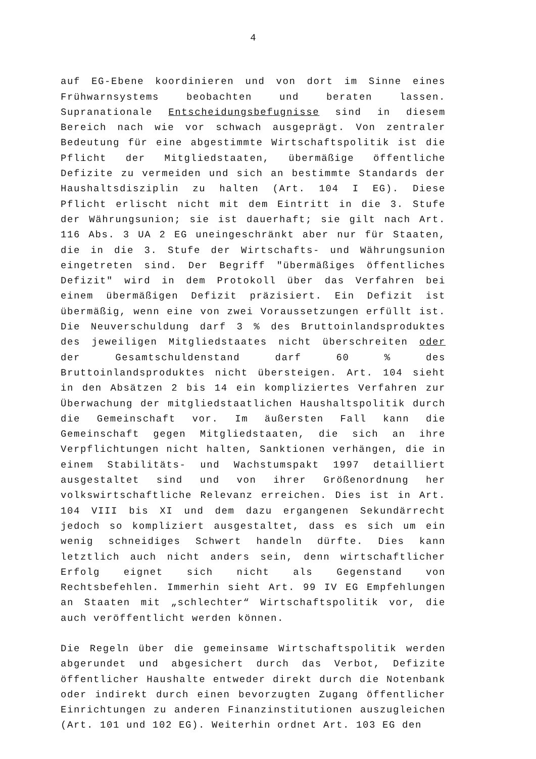4
auf EG-Ebene koordinieren und von dort im Sinne eines Frühwarnsystems beobachten und beraten lassen. Supranationale Entscheidungsbefugnisse sind in diesem Bereich nach wie vor schwach ausgeprägt. Von zentraler Bedeutung für eine abgestimmte Wirtschaftspolitik ist die Pflicht der Mitgliedstaaten, übermäßige öffentliche Defizite zu vermeiden und sich an bestimmte Standards der Haushaltsdisziplin zu halten (Art. 104 I EG). Diese Pflicht erlischt nicht mit dem Eintritt in die 3. Stufe der Währungsunion; sie ist dauerhaft; sie gilt nach Art. 116 Abs. 3 UA 2 EG uneingeschränkt aber nur für Staaten, die in die 3. Stufe der Wirtschafts- und Währungsunion eingetreten sind. Der Begriff "übermäßiges öffentliches Defizit" wird in dem Protokoll über das Verfahren bei einem übermäßigen Defizit präzisiert. Ein Defizit ist übermäßig, wenn eine von zwei Voraussetzungen erfüllt ist. Die Neuverschuldung darf 3 % des Bruttoinlandsproduktes des jeweiligen Mitgliedstaates nicht überschreiten oder der Gesamtschuldenstand darf 60 % des Bruttoinlandsproduktes nicht übersteigen. Art. 104 sieht in den Absätzen 2 bis 14 ein kompliziertes Verfahren zur Überwachung der mitgliedstaatlichen Haushaltspolitik durch die Gemeinschaft vor. Im äußersten Fall kann die Gemeinschaft gegen Mitgliedstaaten, die sich an ihre Verpflichtungen nicht halten, Sanktionen verhängen, die in einem Stabilitäts- und Wachstumspakt 1997 detailliert ausgestaltet sind und von ihrer Größenordnung her volkswirtschaftliche Relevanz erreichen. Dies ist in Art. 104 VIII bis XI und dem dazu ergangenen Sekundärrecht jedoch so kompliziert ausgestaltet, dass es sich um ein wenig schneidiges Schwert handeln dürfte. Dies kann letztlich auch nicht anders sein, denn wirtschaftlicher Erfolg eignet sich nicht als Gegenstand von Rechtsbefehlen. Immerhin sieht Art. 99 IV EG Empfehlungen an Staaten mit „schlechter“ Wirtschaftspolitik vor, die auch veröffentlicht werden können.
Die Regeln über die gemeinsame Wirtschaftspolitik werden abgerundet und abgesichert durch das Verbot, Defizite öffentlicher Haushalte entweder direkt durch die Notenbank oder indirekt durch einen bevorzugten Zugang öffentlicher Einrichtungen zu anderen Finanzinstitutionen auszugleichen (Art. 101 und 102 EG). Weiterhin ordnet Art. 103 EG den